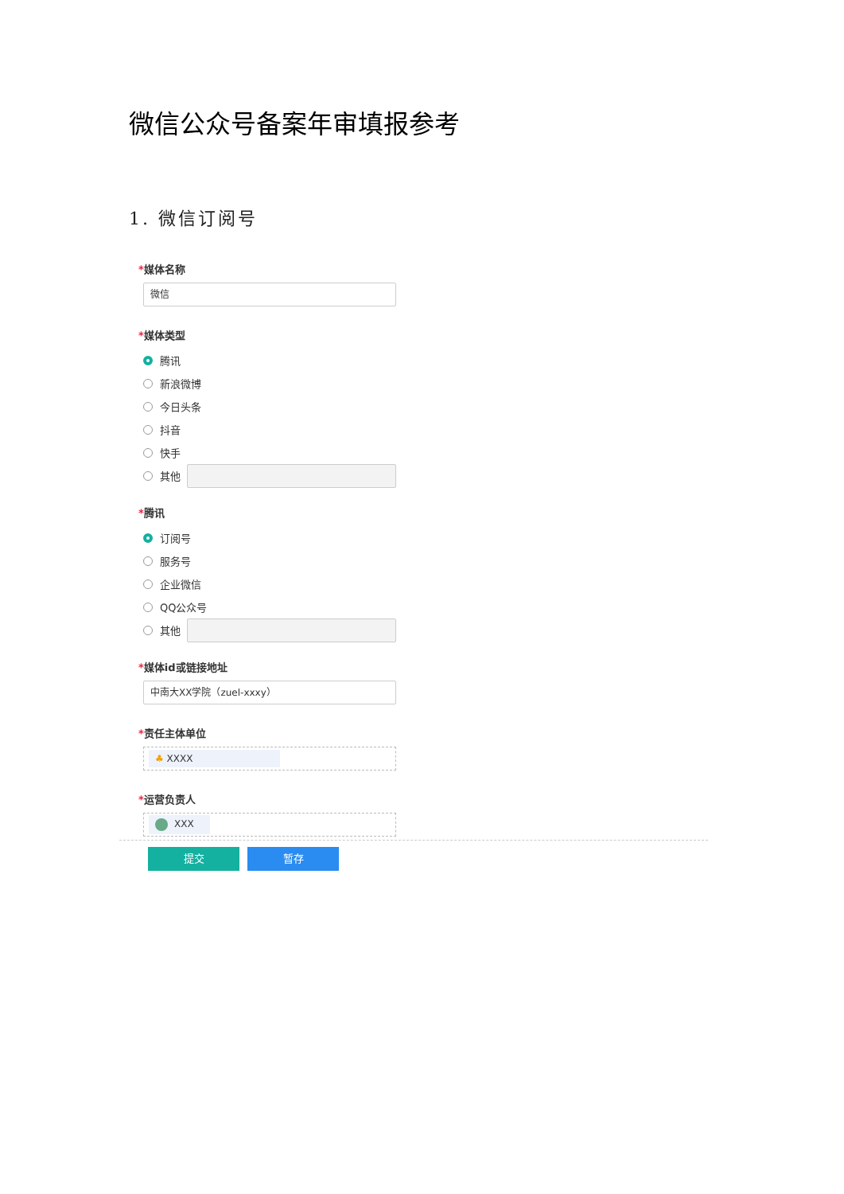微信公众号备案年审填报参考
1. 微信订阅号
*媒体名称
微信
*媒体类型
腾讯
新浪微博
今日头条
抖音
快手
其他
*腾讯
订阅号
服务号
企业微信
QQ公众号
其他
*媒体id或链接地址
中南大XX学院（zuel-xxxy）
*责任主体单位
♣ XXXX
*运营负责人
XXX
提交 暂存